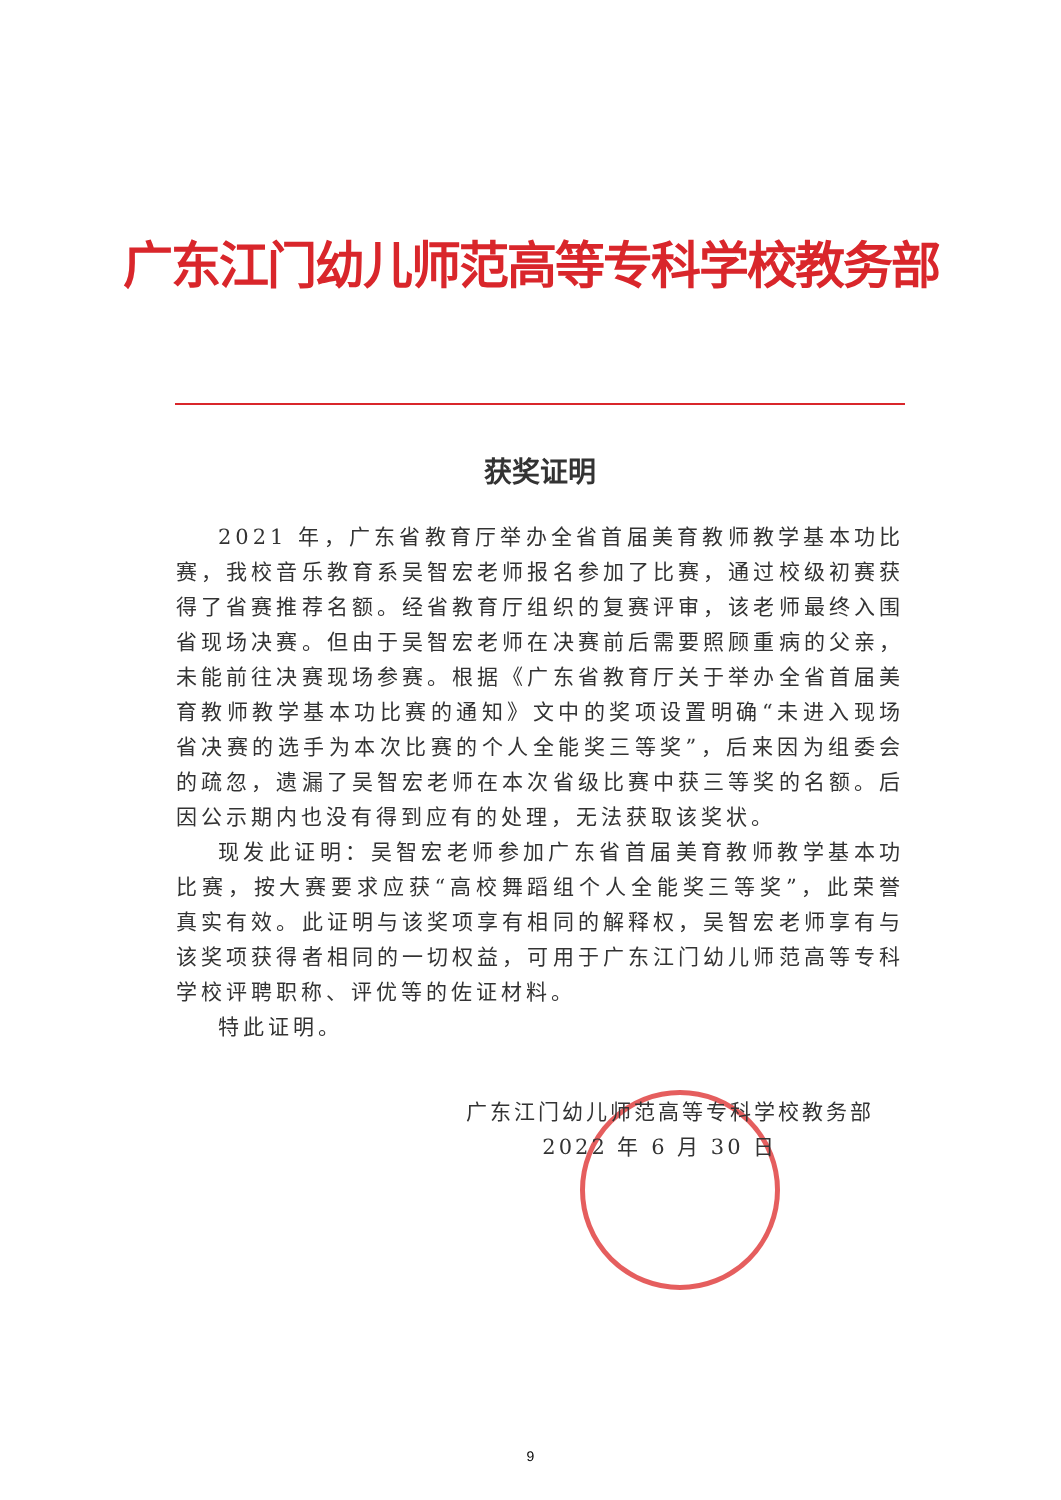广东江门幼儿师范高等专科学校教务部
获奖证明
2021 年，广东省教育厅举办全省首届美育教师教学基本功比赛，我校音乐教育系吴智宏老师报名参加了比赛，通过校级初赛获得了省赛推荐名额。经省教育厅组织的复赛评审，该老师最终入围省现场决赛。但由于吴智宏老师在决赛前后需要照顾重病的父亲，未能前往决赛现场参赛。根据《广东省教育厅关于举办全省首届美育教师教学基本功比赛的通知》文中的奖项设置明确“未进入现场省决赛的选手为本次比赛的个人全能奖三等奖”，后来因为组委会的疏忽，遗漏了吴智宏老师在本次省级比赛中获三等奖的名额。后因公示期内也没有得到应有的处理，无法获取该奖状。
现发此证明：吴智宏老师参加广东省首届美育教师教学基本功比赛，按大赛要求应获“高校舞蹈组个人全能奖三等奖”，此荣誉真实有效。此证明与该奖项享有相同的解释权，吴智宏老师享有与该奖项获得者相同的一切权益，可用于广东江门幼儿师范高等专科学校评聘职称、评优等的佐证材料。
特此证明。
广东江门幼儿师范高等专科学校教务部
2022 年 6 月 30 日
9